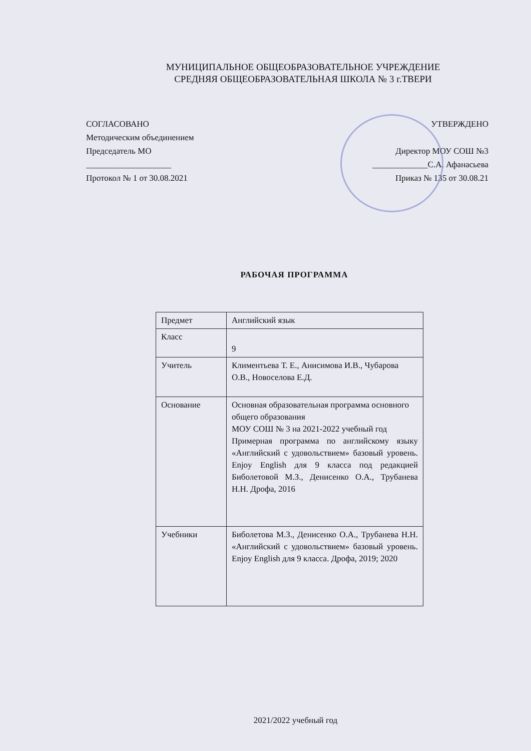МУНИЦИПАЛЬНОЕ ОБЩЕОБРАЗОВАТЕЛЬНОЕ УЧРЕЖДЕНИЕ
СРЕДНЯЯ ОБЩЕОБРАЗОВАТЕЛЬНАЯ ШКОЛА № 3 г.ТВЕРИ
СОГЛАСОВАНО
Методическим объединением
Председатель МО
____________________
Протокол № 1 от 30.08.2021
УТВЕРЖДЕНО
Директор МОУ СОШ №3
_____________С.А. Афанасьева
Приказ № 135 от 30.08.21
РАБОЧАЯ ПРОГРАММА
| Предмет | Английский язык |
| Класс | 9 |
| Учитель | Климентьева Т. Е., Анисимова И.В., Чубарова О.В., Новоселова Е.Д. |
| Основание | Основная образовательная программа основного общего образования МОУ СОШ № 3 на 2021-2022 учебный год Примерная программа по английскому языку «Английский с удовольствием» базовый уровень. Enjoy English для 9 класса под редакцией Биболетовой М.З., Денисенко О.А., Трубанева Н.Н. Дрофа, 2016 |
| Учебники | Биболетова М.З., Денисенко О.А., Трубанева Н.Н. «Английский с удовольствием» базовый уровень. Enjoy English для 9 класса. Дрофа, 2019; 2020 |
2021/2022 учебный год